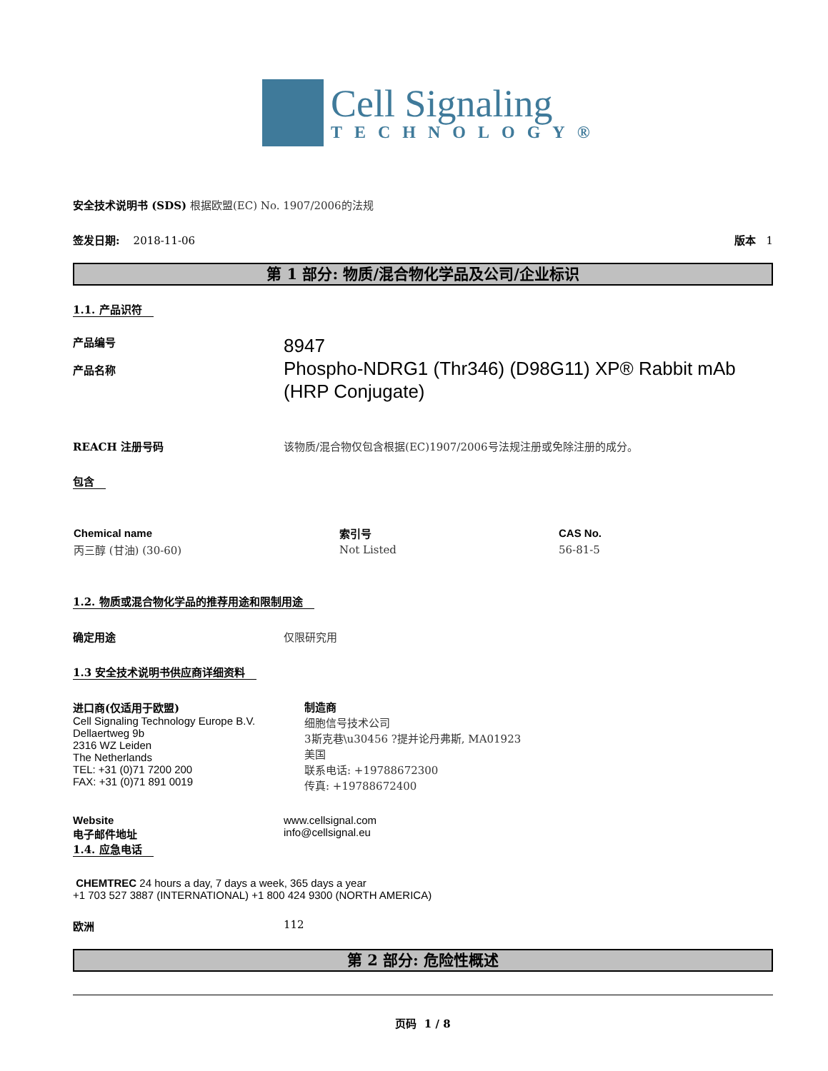Cell Signaling
TECHNOLOGY®
安全技术说明书 (SDS) 根据欧盟(EC) No. 1907/2006的法规
签发日期: 2018-11-06 版本 1
第 1 部分: 物质/混合物化学品及公司/企业标识
1.1. 产品识符
产品编号
产品名称
8947
Phospho-NDRG1 (Thr346) (D98G11) XP® Rabbit mAb
(HRP Conjugate)
REACH 注册号码 该物质/混合物仅包含根据(EC)1907/2006号法规注册或免除注册的成分。
包含
| Chemical name | 索引号 | CAS No. |
| --- | --- | --- |
| 丙三醇 (甘油) (30-60) | Not Listed | 56-81-5 |
1.2. 物质或混合物化学品的推荐用途和限制用途
确定用途 仅限研究用
1.3 安全技术说明书供应商详细资料
进口商(仅适用于欧盟)
Cell Signaling Technology Europe B.V.
Dellaertweg 9b
2316 WZ Leiden
The Netherlands
TEL: +31 (0)71 7200 200
FAX: +31 (0)71 891 0019
制造商
细胞信号技术公司
3斯克巷\u30456 ?提并论丹弗斯, MA01923
美国
联系电话: +19788672300
传真: +19788672400
Website
电子邮件地址
www.cellsignal.com
info@cellsignal.eu
1.4. 应急电话
CHEMTREC 24 hours a day, 7 days a week, 365 days a year
+1 703 527 3887 (INTERNATIONAL) +1 800 424 9300 (NORTH AMERICA)
欧洲 112
第 2 部分: 危险性概述
页码 1 / 8